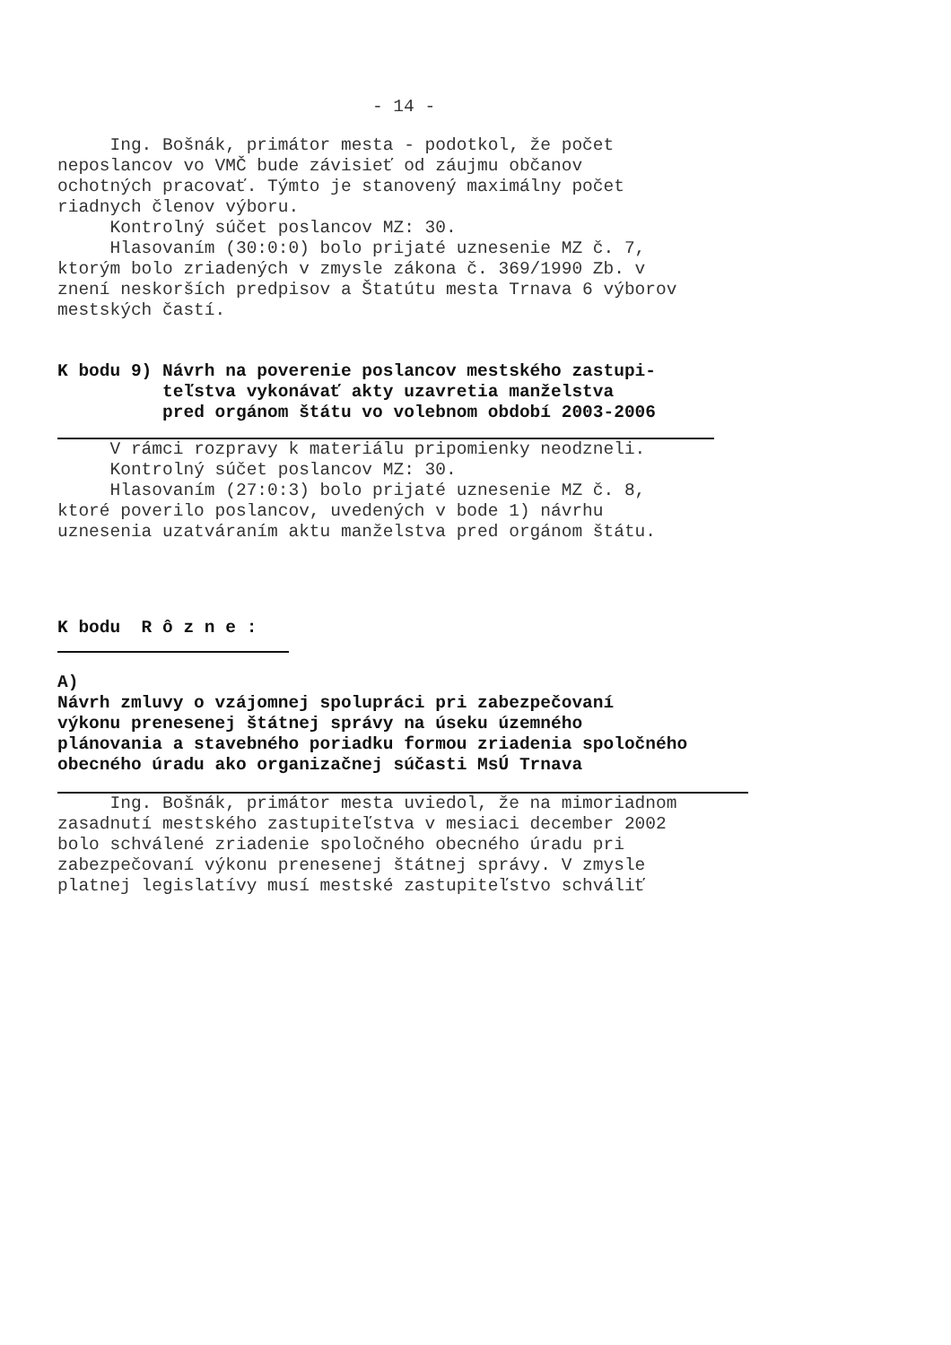- 14 -
Ing. Bošnák, primátor mesta - podotkol, že počet neposlancov vo VMČ bude závisieť od záujmu občanov ochotných pracovať. Týmto je stanovený maximálny počet riadnych členov výboru. Kontrolný súčet poslancov MZ: 30. Hlasovaním (30:0:0) bolo prijaté uznesenie MZ č. 7, ktorým bolo zriadených v zmysle zákona č. 369/1990 Zb. v znení neskorších predpisov a Štatútu mesta Trnava 6 výborov mestských častí.
K bodu 9) Návrh na poverenie poslancov mestského zastupi- teľstva vykonávať akty uzavretia manželstva pred orgánom štátu vo volebnom období 2003-2006
V rámci rozpravy k materiálu pripomienky neodzneli. Kontrolný súčet poslancov MZ: 30. Hlasovaním (27:0:3) bolo prijaté uznesenie MZ č. 8, ktoré poverilo poslancov, uvedených v bode 1) návrhu uznesenia uzatváraním aktu manželstva pred orgánom štátu.
K bodu R ô z n e :
A) Návrh zmluvy o vzájomnej spolupráci pri zabezpečovaní výkonu prenesenej štátnej správy na úseku územného plánovania a stavebného poriadku formou zriadenia spoločného obecného úradu ako organizačnej súčasti MsÚ Trnava
Ing. Bošnák, primátor mesta uviedol, že na mimoriadnom zasadnutí mestského zastupiteľstva v mesiaci december 2002 bolo schválené zriadenie spoločného obecného úradu pri zabezpečovaní výkonu prenesenej štátnej správy. V zmysle platnej legislatívy musí mestské zastupiteľstvo schváliť